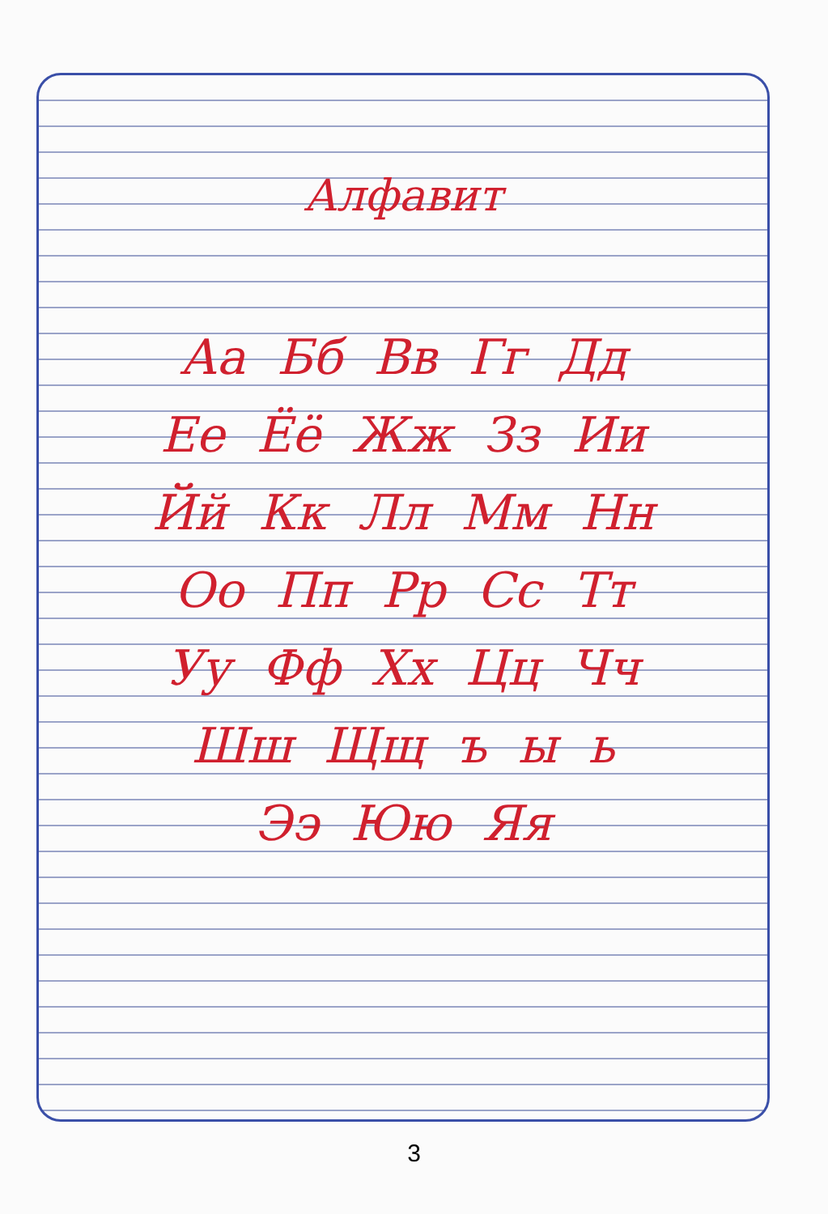Алфавит
Аа Бб Вв Гг Дд
Ее Ёё Жж Зз Ии
Йй Кк Лл Мм Нн
Оо Пп Рр Сс Тт
Уу Фф Хх Цц Чч
Шш Щщ ъ ы ь
Ээ Юю Яя
3